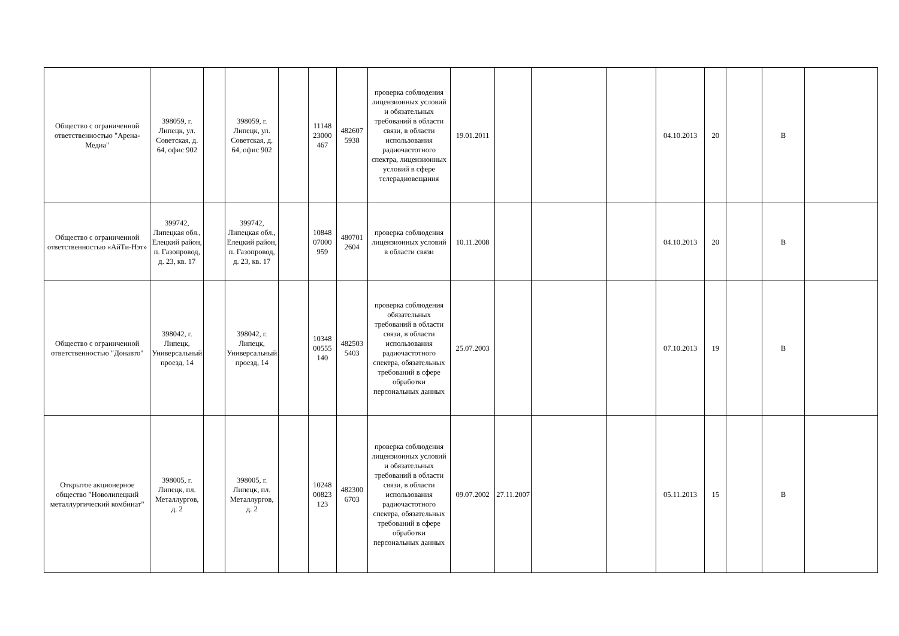| Общество с ограниченной ответственностью "Арена-Медиа" | 398059, г. Липецк, ул. Советская, д. 64, офис 902 | | 398059, г. Липецк, ул. Советская, д. 64, офис 902 | | 11148 23000 467 | 482607 5938 | проверка соблюдения лицензионных условий и обязательных требований в области связи, в области использования радиочастотного спектра, лицензионных условий в сфере телерадиовещания | 19.01.2011 | | | | 04.10.2013 | 20 | | В | |
| Общество с ограниченной ответственностью «АйТи-Нэт» | 399742, Липецкая обл., Елецкий район, п. Газопровод, д. 23, кв. 17 | | 399742, Липецкая обл., Елецкий район, п. Газопровод, д. 23, кв. 17 | | 10848 07000 959 | 480701 2604 | проверка соблюдения лицензионных условий в области связи | 10.11.2008 | | | | 04.10.2013 | 20 | | В | |
| Общество с ограниченной ответственностью "Донавто" | 398042, г. Липецк, Универсальный проезд, 14 | | 398042, г. Липецк, Универсальный проезд, 14 | | 10348 00555 140 | 482503 5403 | проверка соблюдения обязательных требований в области связи, в области использования радиочастотного спектра, обязательных требований в сфере обработки персональных данных | 25.07.2003 | | | | 07.10.2013 | 19 | | В | |
| Открытое акционерное общество "Новолипецкий металлургический комбинат" | 398005, г. Липецк, пл. Металлургов, д. 2 | | 398005, г. Липецк, пл. Металлургов, д. 2 | | 10248 00823 123 | 482300 6703 | проверка соблюдения лицензионных условий и обязательных требований в области связи, в области использования радиочастотного спектра, обязательных требований в сфере обработки персональных данных | 09.07.2002 | 27.11.2007 | | | 05.11.2013 | 15 | | В | |